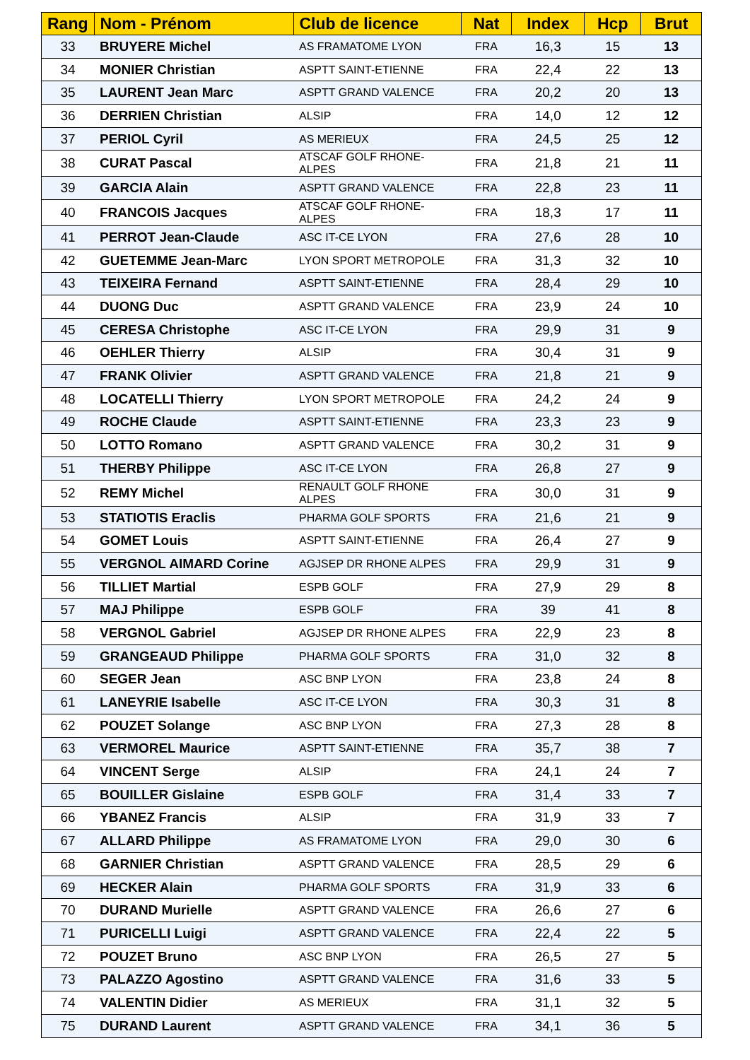| Rang | Nom - Prénom | Club de licence | Nat | Index | Hcp | Brut |
| --- | --- | --- | --- | --- | --- | --- |
| 33 | BRUYERE Michel | AS FRAMATOME LYON | FRA | 16,3 | 15 | 13 |
| 34 | MONIER Christian | ASPTT SAINT-ETIENNE | FRA | 22,4 | 22 | 13 |
| 35 | LAURENT Jean Marc | ASPTT GRAND VALENCE | FRA | 20,2 | 20 | 13 |
| 36 | DERRIEN Christian | ALSIP | FRA | 14,0 | 12 | 12 |
| 37 | PERIOL Cyril | AS MERIEUX | FRA | 24,5 | 25 | 12 |
| 38 | CURAT Pascal | ATSCAF GOLF RHONE-ALPES | FRA | 21,8 | 21 | 11 |
| 39 | GARCIA Alain | ASPTT GRAND VALENCE | FRA | 22,8 | 23 | 11 |
| 40 | FRANCOIS Jacques | ATSCAF GOLF RHONE-ALPES | FRA | 18,3 | 17 | 11 |
| 41 | PERROT Jean-Claude | ASC IT-CE LYON | FRA | 27,6 | 28 | 10 |
| 42 | GUETEMME Jean-Marc | LYON SPORT METROPOLE | FRA | 31,3 | 32 | 10 |
| 43 | TEIXEIRA Fernand | ASPTT SAINT-ETIENNE | FRA | 28,4 | 29 | 10 |
| 44 | DUONG Duc | ASPTT GRAND VALENCE | FRA | 23,9 | 24 | 10 |
| 45 | CERESA Christophe | ASC IT-CE LYON | FRA | 29,9 | 31 | 9 |
| 46 | OEHLER Thierry | ALSIP | FRA | 30,4 | 31 | 9 |
| 47 | FRANK Olivier | ASPTT GRAND VALENCE | FRA | 21,8 | 21 | 9 |
| 48 | LOCATELLI Thierry | LYON SPORT METROPOLE | FRA | 24,2 | 24 | 9 |
| 49 | ROCHE Claude | ASPTT SAINT-ETIENNE | FRA | 23,3 | 23 | 9 |
| 50 | LOTTO Romano | ASPTT GRAND VALENCE | FRA | 30,2 | 31 | 9 |
| 51 | THERBY Philippe | ASC IT-CE LYON | FRA | 26,8 | 27 | 9 |
| 52 | REMY Michel | RENAULT GOLF RHONE ALPES | FRA | 30,0 | 31 | 9 |
| 53 | STATIOTIS Eraclis | PHARMA GOLF SPORTS | FRA | 21,6 | 21 | 9 |
| 54 | GOMET Louis | ASPTT SAINT-ETIENNE | FRA | 26,4 | 27 | 9 |
| 55 | VERGNOL AIMARD Corine | AGJSEP DR RHONE ALPES | FRA | 29,9 | 31 | 9 |
| 56 | TILLIET Martial | ESPB GOLF | FRA | 27,9 | 29 | 8 |
| 57 | MAJ Philippe | ESPB GOLF | FRA | 39 | 41 | 8 |
| 58 | VERGNOL Gabriel | AGJSEP DR RHONE ALPES | FRA | 22,9 | 23 | 8 |
| 59 | GRANGEAUD Philippe | PHARMA GOLF SPORTS | FRA | 31,0 | 32 | 8 |
| 60 | SEGER Jean | ASC BNP LYON | FRA | 23,8 | 24 | 8 |
| 61 | LANEYRIE Isabelle | ASC IT-CE LYON | FRA | 30,3 | 31 | 8 |
| 62 | POUZET Solange | ASC BNP LYON | FRA | 27,3 | 28 | 8 |
| 63 | VERMOREL Maurice | ASPTT SAINT-ETIENNE | FRA | 35,7 | 38 | 7 |
| 64 | VINCENT Serge | ALSIP | FRA | 24,1 | 24 | 7 |
| 65 | BOUILLER Gislaine | ESPB GOLF | FRA | 31,4 | 33 | 7 |
| 66 | YBANEZ Francis | ALSIP | FRA | 31,9 | 33 | 7 |
| 67 | ALLARD Philippe | AS FRAMATOME LYON | FRA | 29,0 | 30 | 6 |
| 68 | GARNIER Christian | ASPTT GRAND VALENCE | FRA | 28,5 | 29 | 6 |
| 69 | HECKER Alain | PHARMA GOLF SPORTS | FRA | 31,9 | 33 | 6 |
| 70 | DURAND Murielle | ASPTT GRAND VALENCE | FRA | 26,6 | 27 | 6 |
| 71 | PURICELLI Luigi | ASPTT GRAND VALENCE | FRA | 22,4 | 22 | 5 |
| 72 | POUZET Bruno | ASC BNP LYON | FRA | 26,5 | 27 | 5 |
| 73 | PALAZZO Agostino | ASPTT GRAND VALENCE | FRA | 31,6 | 33 | 5 |
| 74 | VALENTIN Didier | AS MERIEUX | FRA | 31,1 | 32 | 5 |
| 75 | DURAND Laurent | ASPTT GRAND VALENCE | FRA | 34,1 | 36 | 5 |